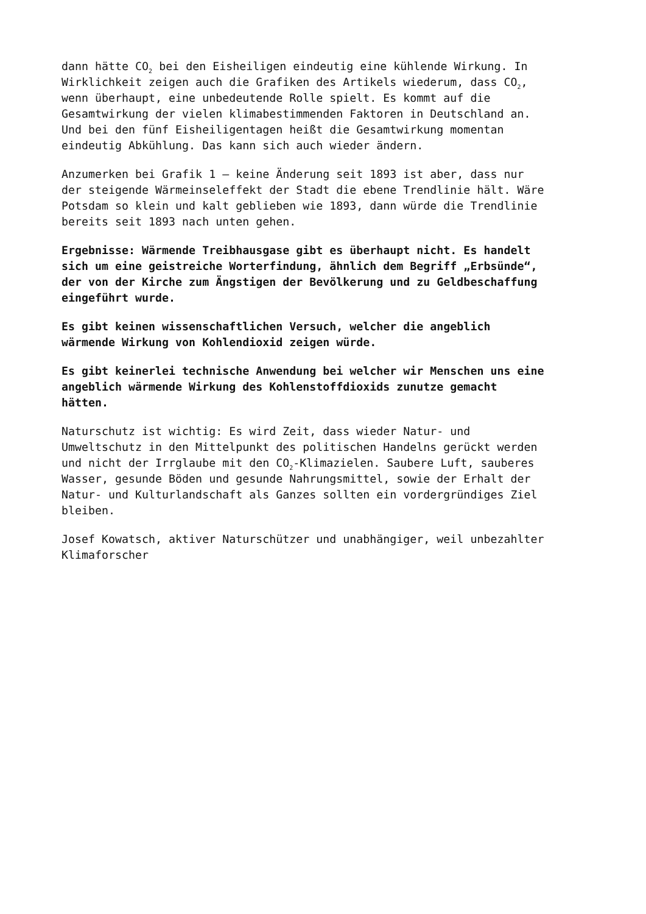dann hätte CO<sub>2</sub> bei den Eisheiligen eindeutig eine kühlende Wirkung. In
Wirklichkeit zeigen auch die Grafiken des Artikels wiederum, dass CO<sub>2</sub>,
wenn überhaupt, eine unbedeutende Rolle spielt. Es kommt auf die
Gesamtwirkung der vielen klimabestimmenden Faktoren in Deutschland an.
Und bei den fünf Eisheiligentagen heißt die Gesamtwirkung momentan
eindeutig Abkühlung. Das kann sich auch wieder ändern.
Anzumerken bei Grafik 1 – keine Änderung seit 1893 ist aber, dass nur
der steigende Wärmeinseleffekt der Stadt die ebene Trendlinie hält. Wäre
Potsdam so klein und kalt geblieben wie 1893, dann würde die Trendlinie
bereits seit 1893 nach unten gehen.
Ergebnisse: Wärmende Treibhausgase gibt es überhaupt nicht. Es handelt
sich um eine geistreiche Worterfindung, ähnlich dem Begriff „Erbsünde“,
der von der Kirche zum Ängstigen der Bevölkerung und zu Geldbeschaffung
eingeführt wurde.
Es gibt keinen wissenschaftlichen Versuch, welcher die angeblich
wärmende Wirkung von Kohlendioxid zeigen würde.
Es gibt keinerlei technische Anwendung bei welcher wir Menschen uns eine
angeblich wärmende Wirkung des Kohlenstoffdioxids zunutze gemacht
hätten.
Naturschutz ist wichtig: Es wird Zeit, dass wieder Natur- und
Umweltschutz in den Mittelpunkt des politischen Handelns gerückt werden
und nicht der Irrglaube mit den CO<sub>2</sub>-Klimazielen. Saubere Luft, sauberes
Wasser, gesunde Böden und gesunde Nahrungsmittel, sowie der Erhalt der
Natur- und Kulturlandschaft als Ganzes sollten ein vordergründiges Ziel
bleiben.
Josef Kowatsch, aktiver Naturschützer und unabhängiger, weil unbezahlter
Klimaforscher